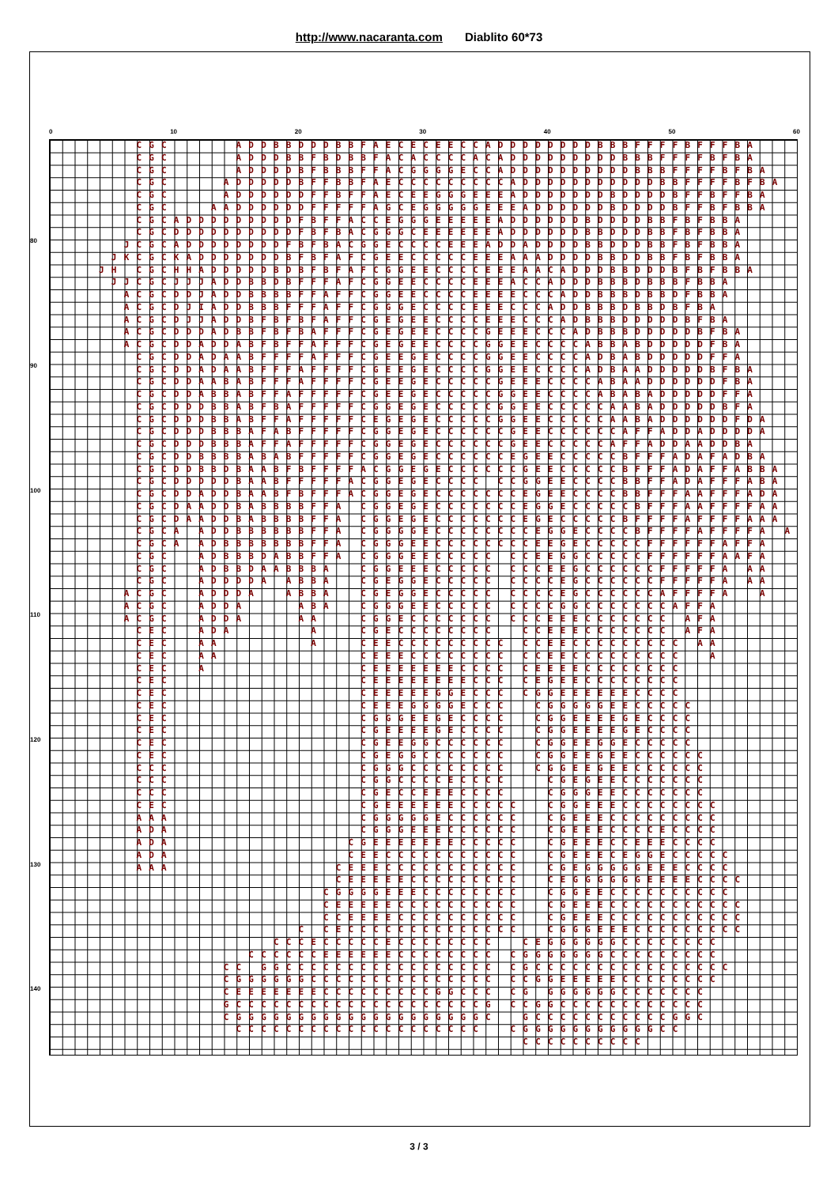http://www.nacaranta.com Diablito 60*73
0 10 20 30 40 50 60
80
90
100
110
120
130
140
CGC ADDBBDDDBBFAECECEECCADDDDDDDDBBBFFFFBFFFBA CGC ADDDBBFBDBBFACACCCCACADDDDDDDDDBBBFFFFBFBA CGC ADDDDBFBBBFFACGGGGECCADDDDDDDDDDBBBFFFFBFBA CGC ADDDDDBFFBBFAECCCCCCCCCADDDDDDDDDDDBBFFFFBFBA CGC ADDDDDDFFBFFAECEEGGGEEEADDDDDDDBDDDDBFFBFFBA CGC AADDDDDDFFFFFAGCEGGGGGEEEADDDDDDBDDDDBFFBFBBA CGCADDDDDDDDDFBFFACCEGGGEEEEEADDDDDDBDDDDBBFBFBBA CGCDDDDDDDDDDFBFBACGGGCEEEEEEADDDDDDBBDDDBBFBFBBA JCGCADDDDDDDDFBFBACGGECCCCEEEADDADDDDBBDDDBBFBFBBA JKCGCKADDDDDDDBFBFAFCGEECCCCCEEEAAADDDDBBDDBBFBFBBA JH CGCHHADDDDDBDBFBFAFCGGEECCCCEEEAACADDDBBDDDBFBFBBA JJCGCJJJADDBBDBFFFAFCGGEECCCCEEEACCADDDBBBDBBBFBBA ACGCDDJADDBBBBFFAFFCGGEECCCCEEEECCCADDBBBDBBDFBBA ACGCDJIADDBBBFFFAFFCGGGECCCCEEECCCADDBBBDBBDBFBA ACGCDJJADDBFBFBFAFFCGEGEECCCCEEECCCADBBBDDDDDBFBA ACGCDDDADBBFBFBAFFFCGEGEECCCCGEEECCCADBBBDDDDDBFBA ACGCDDADDABFBFFAFFFCGEGEECCCCGGEECCCCABBABDDDDDFBA CGCDDADAABFFFFAFFFCGEEGECCCCGGEECCCCADBABDDDDDFFA CGCDDADAABFFFAFFFFCGEEGECCCCGGEECCCCADBAADDDDDBFBA CGCDDAABABFFFAFFFFCGEEGECCCCCGEEECCCCABAADDDDDDFBA CGCDDABBABFFAFFFFFCGEEGECCCCCGGEECCCCABABADDDDDFFA CGCDDDBBABFBAFFFFFCGGEGECCCCCGGEECCCCCAABADDDDDBFA CGCDDDBBABFFAFFFFFCEGEGECCCCCGGEECCCCCAABADDDDDDFDA CGCDDDBBBAFABFFFFFCGGEGECCCCCCGEECCCCCCAFFADDADDDDA CGCDDDBBBAFFAFFFFFCGGEGECCCCCCGEECCCCCAFFADDAADDBA CGCDDBBBBABABFFFFFCGGEGECCCCCCEGEECCCCCBFFFADAFADBA CGCDDBBDBAABFBFFFFACGGEGECCCCCCGEECCCCCBFFFADAFFABBA CGCDDDDDBAABFFFFFACGGEGECCCC CCGGEECCCCBBFFADAFFFABA CGCDDADDBAABFBFFFACGGEGECCCCCCCEGEECCCCBBFFFAAFFFADA CGCDAADDBABBBBFFA CGGEGECCCCCCCEGGECCCCCBFFFAAFFFFAA CGCDAADDBABBBBFFA CGGEGECCCCCCCEGECCCCCBFFFFAFFFFAAA CGCA ADDBBBBBBFFA CGGGGECCCCCCCCEGGECCCCBFFFFAFFFFA A CGCA ADBBBBBBBFFA CGGGEECCCCCCCCEEGECCCCCFFFFFFAFFA CGC ADBBBDABBFFA CGGGEECCCCC CCEEGGCCCCCFFFFFFAAFA CGC ADBBDAABBBA CGGEEECCCCC CCCEEGCCCCCCFFFFFA AA CGC ADDDDA ABBA CGEGGECCCCC CCCCEGCCCCCCFFFFFA AA ACGC ADDDA ABBA CGEGGECCCCC CCCCEGCCCCCCAFFFFA A ACGC ADDA ABA CGGGEECCCCC CCCCGGCCCCCCCAFFA ACGC ADDA AA CGGECCCCCCC CCCEEECCCCCCC AFA CEC ADA A CGECCCCCCCC CCEEECCCCCCC AFA CEC AA A CEECCCCCCCCC CCEECCCCCCCCC AA CEC AA CEEECCCCCCCC CCEECCCCCCCCC A CEC A CEEEEEEECCCC CEEEECCCCCCCC CEC CEEEEEEEECCC CEGEECCCCCCCC CEC CEEEEEGGECCC CGGEEEEEECCCC CEC CEEEGGGGECCC CGGGGGEECCCCC CEC CGGGEEGECCCC CGGEEEEGECCCC CEC CGEEEEGECCCC CGGEEEEGECCCC CEC CGEEGGCCCCCC CGGEEGGECCCCC CEC CGEGGCCCCCCC CGGEEGEECCCCCC CCC CGGGCCCCCCCC CGGEEGEECCCCCC CCC CGGCCCCECCCC CGEGEECCCCCCC CCC CGECCEEECCCC CGGGEECCCCCCC CEC CGEEEEEECCCCC CGGEEECCCCCCCC AAA CGGGGGECCCCCC CGEEECCCCCCCCC ADA CGGGEEECCCCCC CGEEECCCCECCCC ADA CGEEEEEEECCCCC CGEEECCEEECCCC ADA CEECCCCCCCCCCC CGEEECEGGECCCCC AAA CEEECCCCCCCCCCC CGEGGGGGEEECCCC CEEEEECCCCCCCCC CEGGGGGGEEEECCCC CGGGGEEECCCCCCCC CGGEECCCCCCCCCC CEEEEECCCCCCCCCC CGEEECCCCCCCCCCC CCEEEECCCCCCCCCC CGEEECCCCCCCCCCC C CECCCCCCCCCCCCCC CGGGEEECCCCCCCCC CCCECCCCCECCCCCCCC CEGGGGGGCCCCCCCC CCCCCCEEEEEECCCCCCCC CGGGGGGGCCCCCCCCC CC GGCCCCCCCCCCCCCCCCC CGCCCCCCCCCCCCCCCC CGGGGGGCCCCCCCCCCCCCCC CCGGEEEEECCCCCCCC CEEEEEEECCCCCCCCCGGCCC CG GGGGGGCCCCCCC GCCCCCCCCCCCCCCCCCCCCG CCGGCCCCCCCCCCCC CGGGGGGGGGGGGGGGGGGGGC GCCCCCCCCCCCGGC CCCCCCCCCCCCCCCCCCCC CGGGGGGGGGGGCC CCCCCCCCCC
3 / 3